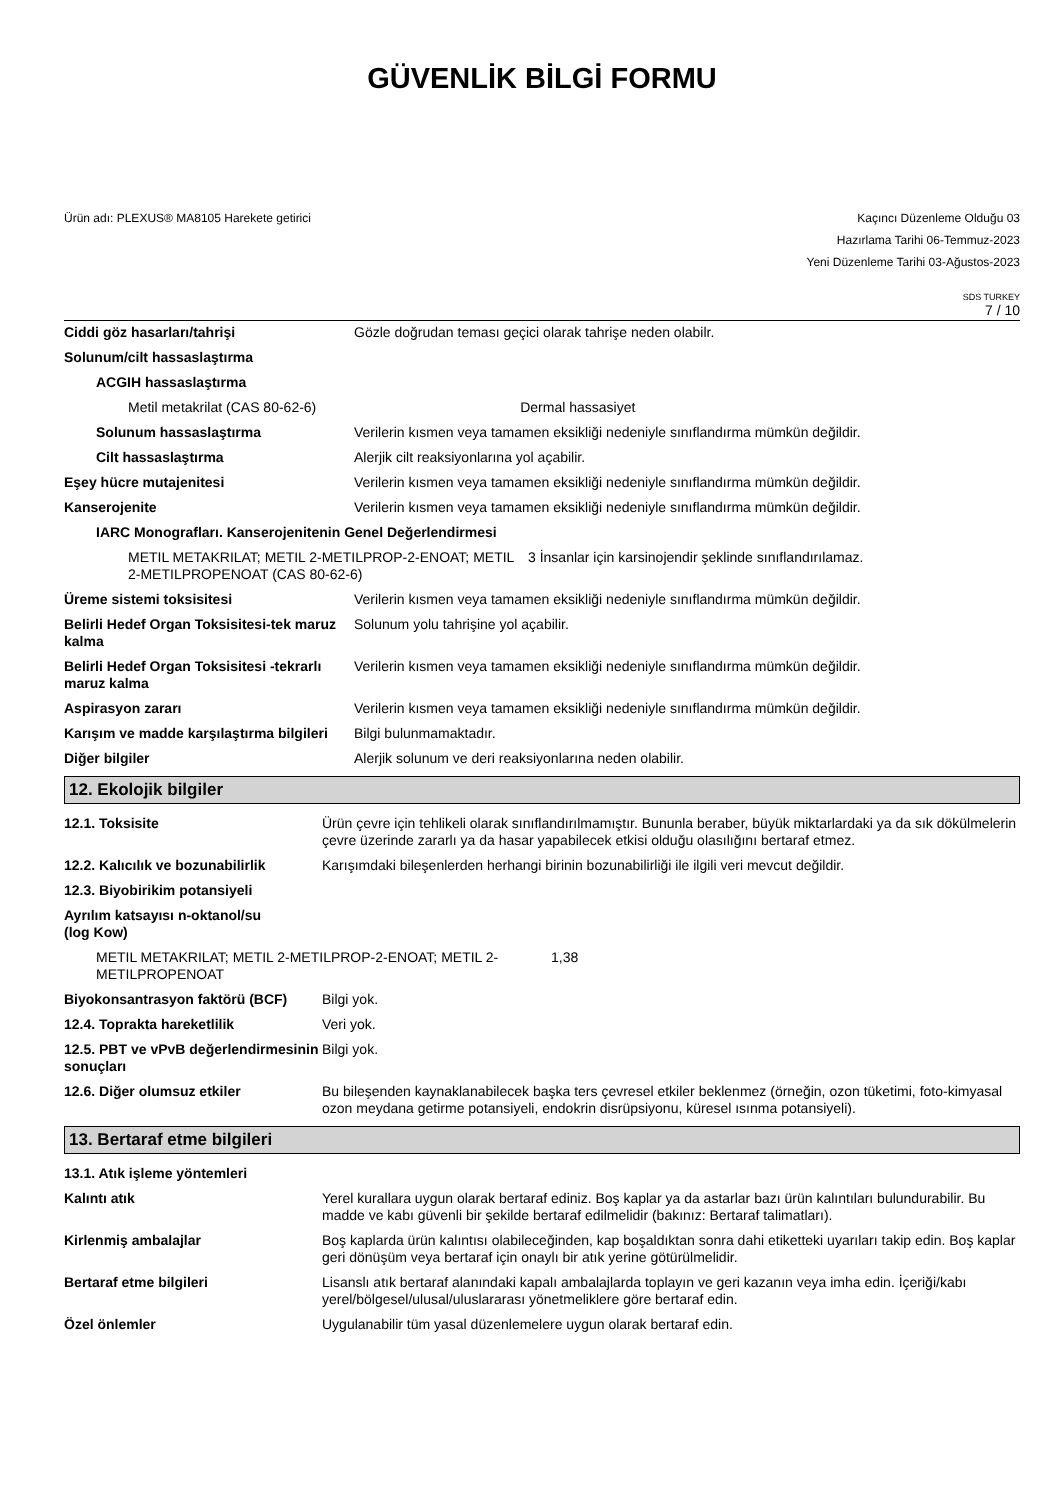GÜVENLİK BİLGİ FORMU
Ürün adı: PLEXUS® MA8105 Harekete getirici
Kaçıncı Düzenleme Olduğu 03
Hazırlama Tarihi 06-Temmuz-2023
Yeni Düzenleme Tarihi 03-Ağustos-2023
SDS TURKEY
7 / 10
| Ciddi göz hasarları/tahrişi | Gözle doğrudan teması geçici olarak tahrişe neden olabilr. |
| Solunum/cilt hassaslaştırma | |
| ACGIH hassaslaştırma | |
| Metil metakrilat (CAS 80-62-6) Dermal hassasiyet | |
| Solunum hassaslaştırma | Verilerin kısmen veya tamamen eksikliği nedeniyle sınıflandırma mümkün değildir. |
| Cilt hassaslaştırma | Alerjik cilt reaksiyonlarına yol açabilir. |
| Eşey hücre mutajenitesi | Verilerin kısmen veya tamamen eksikliği nedeniyle sınıflandırma mümkün değildir. |
| Kanserojenite | Verilerin kısmen veya tamamen eksikliği nedeniyle sınıflandırma mümkün değildir. |
| IARC Monografları. Kanserojenitenin Genel Değerlendirmesi | |
| METIL METAKRILAT; METIL 2-METILPROP-2-ENOAT; METIL 2-METILPROPENOAT (CAS 80-62-6) 3 İnsanlar için karsinojendir şeklinde sınıflandırılamaz. | |
| Üreme sistemi toksisitesi | Verilerin kısmen veya tamamen eksikliği nedeniyle sınıflandırma mümkün değildir. |
| Belirli Hedef Organ Toksisitesi-tek maruz kalma | Solunum yolu tahrişine yol açabilir. |
| Belirli Hedef Organ Toksisitesi -tekrarlı maruz kalma | Verilerin kısmen veya tamamen eksikliği nedeniyle sınıflandırma mümkün değildir. |
| Aspirasyon zararı | Verilerin kısmen veya tamamen eksikliği nedeniyle sınıflandırma mümkün değildir. |
| Karışım ve madde karşılaştırma bilgileri | Bilgi bulunmamaktadır. |
| Diğer bilgiler | Alerjik solunum ve deri reaksiyonlarına neden olabilir. |
12. Ekolojik bilgiler
| 12.1. Toksisite | Ürün çevre için tehlikeli olarak sınıflandırılmamıştır. Bununla beraber, büyük miktarlardaki ya da sık dökülmelerin çevre üzerinde zararlı ya da hasar yapabilecek etkisi olduğu olasılığını bertaraf etmez. |
| 12.2. Kalıcılık ve bozunabilirlik | Karışımdaki bileşenlerden herhangi birinin bozunabilirliği ile ilgili veri mevcut değildir. |
| 12.3. Biyobirikim potansiyeli | |
| Ayrılım katsayısı n-oktanol/su (log Kow) | |
| METIL METAKRILAT; METIL 2-METILPROP-2-ENOAT; METIL 2-METILPROPENOAT 1,38 | |
| Biyokonsantrasyon faktörü (BCF) | Bilgi yok. |
| 12.4. Toprakta hareketlilik | Veri yok. |
| 12.5. PBT ve vPvB değerlendirmesinin sonuçları | Bilgi yok. |
| 12.6. Diğer olumsuz etkiler | Bu bileşenden kaynaklanabilecek başka ters çevresel etkiler beklenmez (örneğin, ozon tüketimi, foto-kimyasal ozon meydana getirme potansiyeli, endokrin disrüpsiyonu, küresel ısınma potansiyeli). |
13. Bertaraf etme bilgileri
| 13.1. Atık işleme yöntemleri | |
| Kalıntı atık | Yerel kurallara uygun olarak bertaraf ediniz. Boş kaplar ya da astarlar bazı ürün kalıntıları bulundurabilir. Bu madde ve kabı güvenli bir şekilde bertaraf edilmelidir (bakınız: Bertaraf talimatları). |
| Kirlenmiş ambalajlar | Boş kaplarda ürün kalıntısı olabileceğinden, kap boşaldıktan sonra dahi etiketteki uyarıları takip edin. Boş kaplar geri dönüşüm veya bertaraf için onaylı bir atık yerine götürülmelidir. |
| Bertaraf etme bilgileri | Lisanslı atık bertaraf alanındaki kapalı ambalajlarda toplayın ve geri kazanın veya imha edin. İçeriği/kabı yerel/bölgesel/ulusal/uluslararası yönetmeliklere göre bertaraf edin. |
| Özel önlemler | Uygulanabilir tüm yasal düzenlemelere uygun olarak bertaraf edin. |